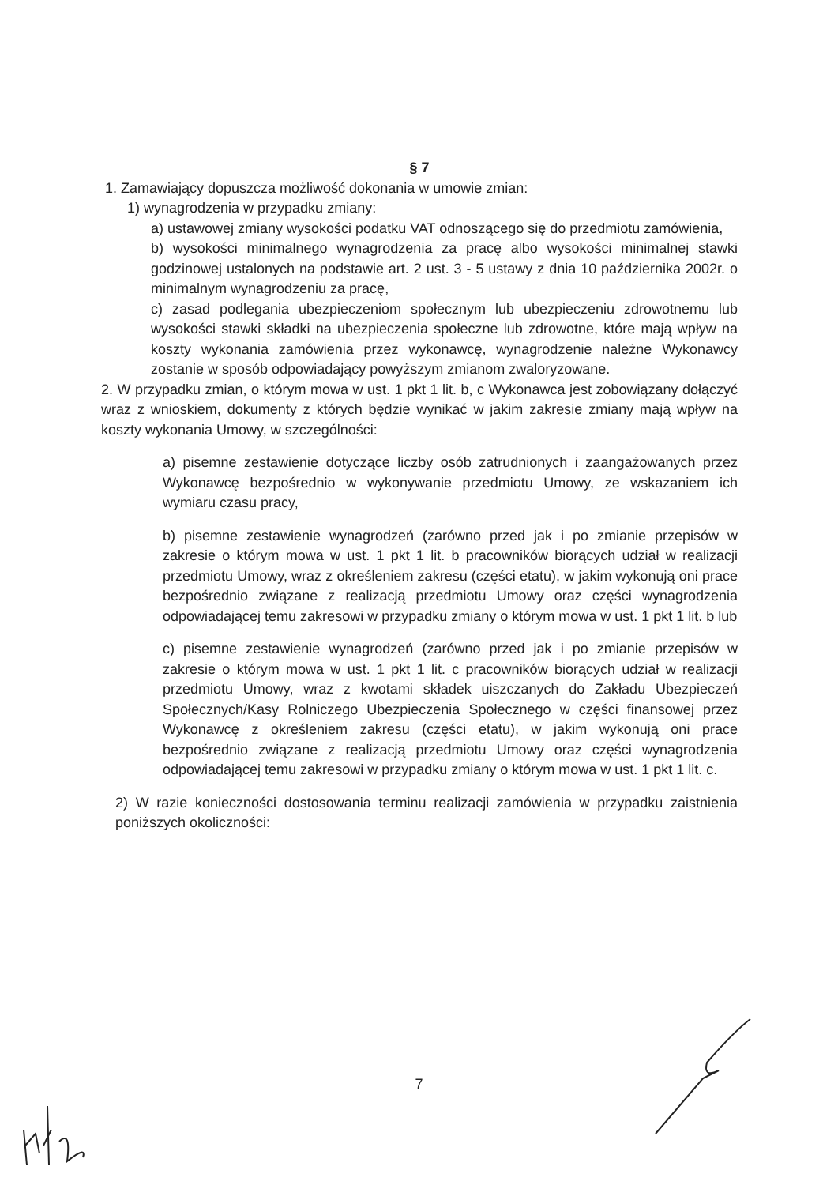§ 7
1. Zamawiający dopuszcza możliwość dokonania w umowie zmian:
1) wynagrodzenia w przypadku zmiany:
a) ustawowej zmiany wysokości podatku VAT odnoszącego się do przedmiotu zamówienia,
b) wysokości minimalnego wynagrodzenia za pracę albo wysokości minimalnej stawki godzinowej ustalonych na podstawie art. 2 ust. 3 - 5 ustawy z dnia 10 października 2002r. o minimalnym wynagrodzeniu za pracę,
c) zasad podlegania ubezpieczeniom społecznym lub ubezpieczeniu zdrowotnemu lub wysokości stawki składki na ubezpieczenia społeczne lub zdrowotne, które mają wpływ na koszty wykonania zamówienia przez wykonawcę, wynagrodzenie należne Wykonawcy zostanie w sposób odpowiadający powyższym zmianom zwaloryzowane.
2. W przypadku zmian, o którym mowa w ust. 1 pkt 1 lit. b, c Wykonawca jest zobowiązany dołączyć wraz z wnioskiem, dokumenty z których będzie wynikać w jakim zakresie zmiany mają wpływ na koszty wykonania Umowy, w szczególności:
a) pisemne zestawienie dotyczące liczby osób zatrudnionych i zaangażowanych przez Wykonawcę bezpośrednio w wykonywanie przedmiotu Umowy, ze wskazaniem ich wymiaru czasu pracy,
b) pisemne zestawienie wynagrodzeń (zarówno przed jak i po zmianie przepisów w zakresie o którym mowa w ust. 1 pkt 1 lit. b pracowników biorących udział w realizacji przedmiotu Umowy, wraz z określeniem zakresu (części etatu), w jakim wykonują oni prace bezpośrednio związane z realizacją przedmiotu Umowy oraz części wynagrodzenia odpowiadającej temu zakresowi w przypadku zmiany o którym mowa w ust. 1 pkt 1 lit. b lub
c) pisemne zestawienie wynagrodzeń (zarówno przed jak i po zmianie przepisów w zakresie o którym mowa w ust. 1 pkt 1 lit. c pracowników biorących udział w realizacji przedmiotu Umowy, wraz z kwotami składek uiszczanych do Zakładu Ubezpieczeń Społecznych/Kasy Rolniczego Ubezpieczenia Społecznego w części finansowej przez Wykonawcę z określeniem zakresu (części etatu), w jakim wykonują oni prace bezpośrednio związane z realizacją przedmiotu Umowy oraz części wynagrodzenia odpowiadającej temu zakresowi w przypadku zmiany o którym mowa w ust. 1 pkt 1 lit. c.
2) W razie konieczności dostosowania terminu realizacji zamówienia w przypadku zaistnienia poniższych okoliczności:
7